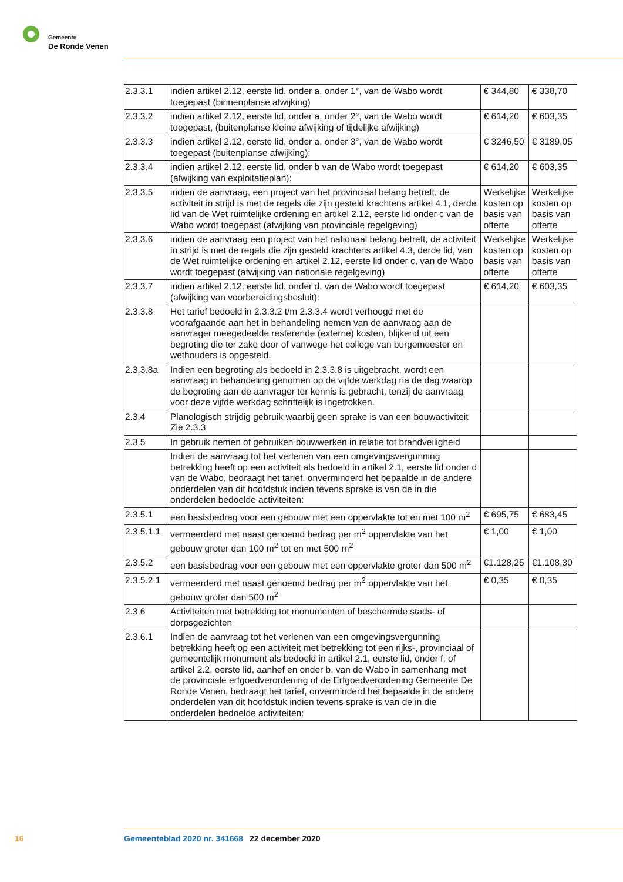Gemeente
De Ronde Venen
| 2.3.3.1 | indien artikel 2.12, eerste lid, onder a, onder 1°, van de Wabo wordt toegepast (binnenplanse afwijking) | € 344,80 | € 338,70 |
| 2.3.3.2 | indien artikel 2.12, eerste lid, onder a, onder 2°, van de Wabo wordt toegepast, (buitenplanse kleine afwijking of tijdelijke afwijking) | € 614,20 | € 603,35 |
| 2.3.3.3 | indien artikel 2.12, eerste lid, onder a, onder 3°, van de Wabo wordt toegepast (buitenplanse afwijking): | € 3246,50 | € 3189,05 |
| 2.3.3.4 | indien artikel 2.12, eerste lid, onder b van de Wabo wordt toegepast (afwijking van exploitatieplan): | € 614,20 | € 603,35 |
| 2.3.3.5 | indien de aanvraag, een project van het provinciaal belang betreft, de activiteit in strijd is met de regels die zijn gesteld krachtens artikel 4.1, derde lid van de Wet ruimtelijke ordening en artikel 2.12, eerste lid onder c van de Wabo wordt toegepast (afwijking van provinciale regelgeving) | Werkelijke kosten op basis van offerte | Werkelijke kosten op basis van offerte |
| 2.3.3.6 | indien de aanvraag een project van het nationaal belang betreft, de activiteit in strijd is met de regels die zijn gesteld krachtens artikel 4.3, derde lid, van de Wet ruimtelijke ordening en artikel 2.12, eerste lid onder c, van de Wabo wordt toegepast (afwijking van nationale regelgeving) | Werkelijke kosten op basis van offerte | Werkelijke kosten op basis van offerte |
| 2.3.3.7 | indien artikel 2.12, eerste lid, onder d, van de Wabo wordt toegepast (afwijking van voorbereidingsbesluit): | € 614,20 | € 603,35 |
| 2.3.3.8 | Het tarief bedoeld in 2.3.3.2 t/m 2.3.3.4 wordt verhoogd met de voorafgaande aan het in behandeling nemen van de aanvraag aan de aanvrager meegedeelde resterende (externe) kosten, blijkend uit een begroting die ter zake door of vanwege het college van burgemeester en wethouders is opgesteld. | | |
| 2.3.3.8a | Indien een begroting als bedoeld in 2.3.3.8 is uitgebracht, wordt een aanvraag in behandeling genomen op de vijfde werkdag na de dag waarop de begroting aan de aanvrager ter kennis is gebracht, tenzij de aanvraag voor deze vijfde werkdag schriftelijk is ingetrokken. | | |
| 2.3.4 | Planologisch strijdig gebruik waarbij geen sprake is van een bouwactiviteit Zie 2.3.3 | | |
| 2.3.5 | In gebruik nemen of gebruiken bouwwerken in relatie tot brandveiligheid | | |
| | Indien de aanvraag tot het verlenen van een omgevingsvergunning betrekking heeft op een activiteit als bedoeld in artikel 2.1, eerste lid onder d van de Wabo, bedraagt het tarief, onverminderd het bepaalde in de andere onderdelen van dit hoofdstuk indien tevens sprake is van de in die onderdelen bedoelde activiteiten: | | |
| 2.3.5.1 | een basisbedrag voor een gebouw met een oppervlakte tot en met 100 m<sup>2</sup> | € 695,75 | € 683,45 |
| 2.3.5.1.1 | vermeerderd met naast genoemd bedrag per m<sup>2</sup> oppervlakte van het gebouw groter dan 100 m<sup>2</sup> tot en met 500 m<sup>2</sup> | € 1,00 | € 1,00 |
| 2.3.5.2 | een basisbedrag voor een gebouw met een oppervlakte groter dan 500 m<sup>2</sup> | €1.128,25 | €1.108,30 |
| 2.3.5.2.1 | vermeerderd met naast genoemd bedrag per m<sup>2</sup> oppervlakte van het gebouw groter dan 500 m<sup>2</sup> | € 0,35 | € 0,35 |
| 2.3.6 | Activiteiten met betrekking tot monumenten of beschermde stads- of dorpsgezichten | | |
| 2.3.6.1 | Indien de aanvraag tot het verlenen van een omgevingsvergunning betrekking heeft op een activiteit met betrekking tot een rijks-, provinciaal of gemeentelijk monument als bedoeld in artikel 2.1, eerste lid, onder f, of artikel 2.2, eerste lid, aanhef en onder b, van de Wabo in samenhang met de provinciale erfgoedverordening of de Erfgoedverordening Gemeente De Ronde Venen, bedraagt het tarief, onverminderd het bepaalde in de andere onderdelen van dit hoofdstuk indien tevens sprake is van de in die onderdelen bedoelde activiteiten: | | |
16 Gemeenteblad 2020 nr. 341668 22 december 2020